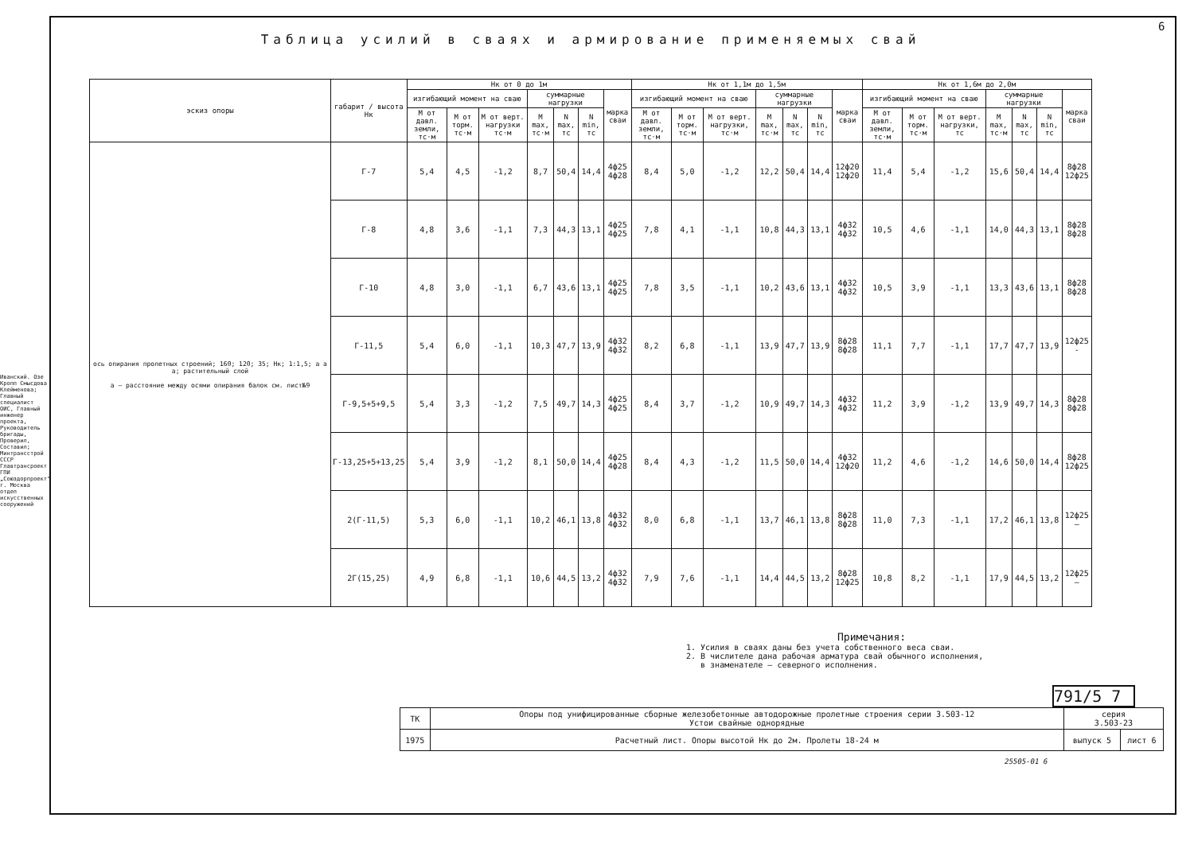Ивaнский. Озе Кропп Смысдова Клейменова; Главный специалист ОИС, Главный инженер проекта, Руководитель бригады, Проверил, Составил; Минтрансстрой СССР Главтрансроект ГПИ „Союздорпроект" г. Москва отдел искусственных сооружений
Таблица усилий в сваях и армирование применяемых свай
| эскиз опоры | габарит / высота Нк | Нк от 0 до 1м | | | | | | | Нк от 1,1м до 1,5м | | | | | | | Нк от 1,6м до 2,0м | | | | | | |
| --- | --- | --- | --- | --- | --- | --- | --- | --- | --- | --- | --- | --- | --- | --- | --- | --- | --- | --- | --- | --- | --- | --- |
| | | изгибающий момент на сваю | | | суммарные нагрузки | | | марка сваи | изгибающий момент на сваю | | | суммарные нагрузки | | | марка сваи | изгибающий момент на сваю | | | суммарные нагрузки | | | марка сваи |
| | | M от давл. земли, тс·м | M от торм. тс·м | M от верт. нагрузки тс·м | M max, тс·м | N max, тс | N min, тс | | M от давл. земли, тс·м | M от торм. тс·м | M от верт. нагрузки, тс·м | M max, тс·м | N max, тс | N min, тс | | M от давл. земли, тс·м | M от торм. тс·м | M от верт. нагрузки, тс | M max, тс·м | N max, тс | N min, тс | |
| ось опирания пролетных строений; 160; 120; 35; Нк; 1:1,5; a a a; растительный слой a — расстояние между осями опирания балок см. лист№9 | Г-7 | 5,4 | 4,5 | -1,2 | 8,7 | 50,4 | 14,4 | 4ф25 4ф28 | 8,4 | 5,0 | -1,2 | 12,2 | 50,4 | 14,4 | 12ф20 12ф20 | 11,4 | 5,4 | -1,2 | 15,6 | 50,4 | 14,4 | 8ф28 12ф25 |
| | Г-8 | 4,8 | 3,6 | -1,1 | 7,3 | 44,3 | 13,1 | 4ф25 4ф25 | 7,8 | 4,1 | -1,1 | 10,8 | 44,3 | 13,1 | 4ф32 4ф32 | 10,5 | 4,6 | -1,1 | 14,0 | 44,3 | 13,1 | 8ф28 8ф28 |
| | Г-10 | 4,8 | 3,0 | -1,1 | 6,7 | 43,6 | 13,1 | 4ф25 4ф25 | 7,8 | 3,5 | -1,1 | 10,2 | 43,6 | 13,1 | 4ф32 4ф32 | 10,5 | 3,9 | -1,1 | 13,3 | 43,6 | 13,1 | 8ф28 8ф28 |
| | Г-11,5 | 5,4 | 6,0 | -1,1 | 10,3 | 47,7 | 13,9 | 4ф32 4ф32 | 8,2 | 6,8 | -1,1 | 13,9 | 47,7 | 13,9 | 8ф28 8ф28 | 11,1 | 7,7 | -1,1 | 17,7 | 47,7 | 13,9 | 12ф25 - |
| | Г-9,5+5+9,5 | 5,4 | 3,3 | -1,2 | 7,5 | 49,7 | 14,3 | 4ф25 4ф25 | 8,4 | 3,7 | -1,2 | 10,9 | 49,7 | 14,3 | 4ф32 4ф32 | 11,2 | 3,9 | -1,2 | 13,9 | 49,7 | 14,3 | 8ф28 8ф28 |
| | Г-13,25+5+13,25 | 5,4 | 3,9 | -1,2 | 8,1 | 50,0 | 14,4 | 4ф25 4ф28 | 8,4 | 4,3 | -1,2 | 11,5 | 50,0 | 14,4 | 4ф32 12ф20 | 11,2 | 4,6 | -1,2 | 14,6 | 50,0 | 14,4 | 8ф28 12ф25 |
| | 2(Г-11,5) | 5,3 | 6,0 | -1,1 | 10,2 | 46,1 | 13,8 | 4ф32 4ф32 | 8,0 | 6,8 | -1,1 | 13,7 | 46,1 | 13,8 | 8ф28 8ф28 | 11,0 | 7,3 | -1,1 | 17,2 | 46,1 | 13,8 | 12ф25 — |
| | 2Г(15,25) | 4,9 | 6,8 | -1,1 | 10,6 | 44,5 | 13,2 | 4ф32 4ф32 | 7,9 | 7,6 | -1,1 | 14,4 | 44,5 | 13,2 | 8ф28 12ф25 | 10,8 | 8,2 | -1,1 | 17,9 | 44,5 | 13,2 | 12ф25 — |
Примечания:
1. Усилия в сваях даны без учета собственного веса сваи.
2. В числителе дана рабочая арматура свай обычного исполнения,
в знаменателе – северного исполнения.
791/5 7
| ТК | Опоры под унифицированные сборные железобетонные автодорожные пролетные строения серии 3.503-12 Устои свайные однорядные | серия 3.503-23 | |
| 1975 | Расчетный лист. Опоры высотой Нк до 2м. Пролеты 18-24 м | выпуск 5 | лист 6 |
25505-01 6
6